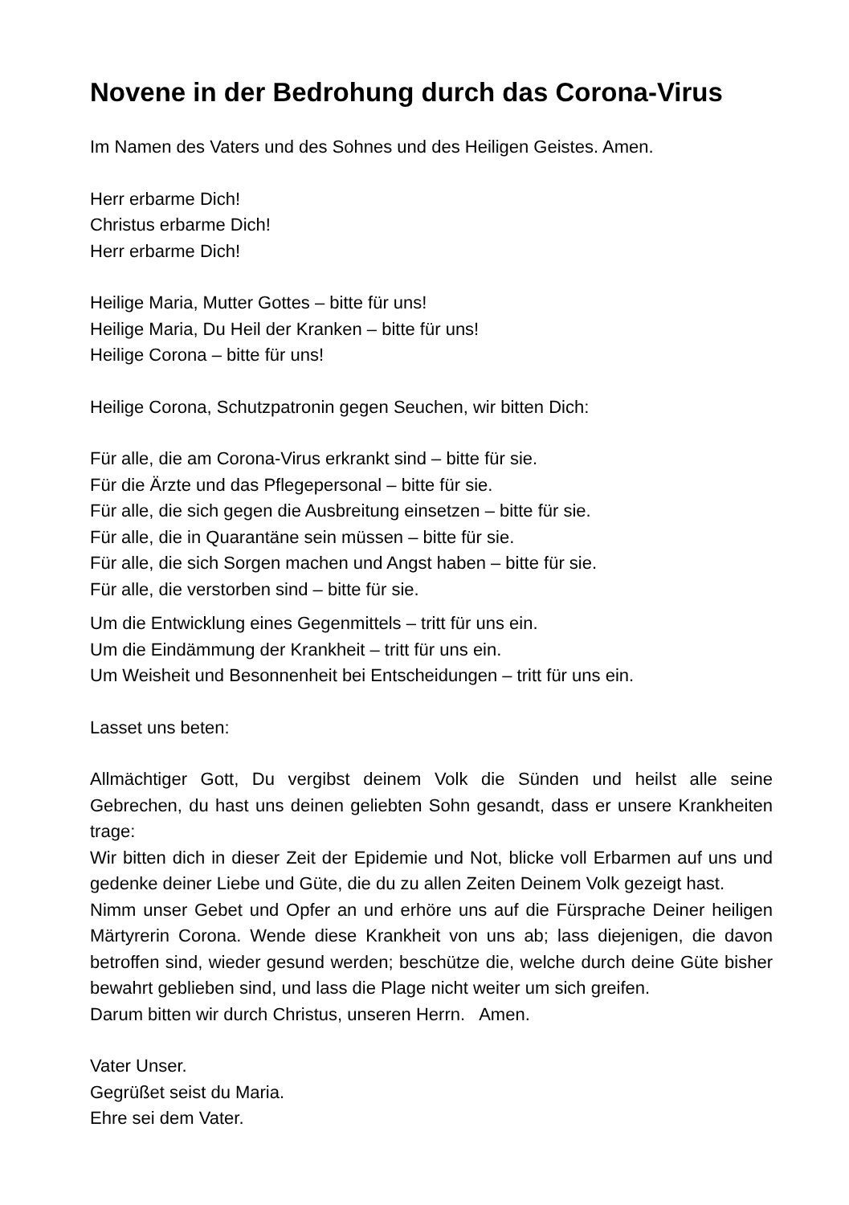Novene in der Bedrohung durch das Corona-Virus
Im Namen des Vaters und des Sohnes und des Heiligen Geistes. Amen.
Herr erbarme Dich!
Christus erbarme Dich!
Herr erbarme Dich!
Heilige Maria, Mutter Gottes – bitte für uns!
Heilige Maria, Du Heil der Kranken – bitte für uns!
Heilige Corona – bitte für uns!
Heilige Corona, Schutzpatronin gegen Seuchen, wir bitten Dich:
Für alle, die am Corona-Virus erkrankt sind – bitte für sie.
Für die Ärzte und das Pflegepersonal – bitte für sie.
Für alle, die sich gegen die Ausbreitung einsetzen – bitte für sie.
Für alle, die in Quarantäne sein müssen – bitte für sie.
Für alle, die sich Sorgen machen und Angst haben – bitte für sie.
Für alle, die verstorben sind – bitte für sie.
Um die Entwicklung eines Gegenmittels – tritt für uns ein.
Um die Eindämmung der Krankheit – tritt für uns ein.
Um Weisheit und Besonnenheit bei Entscheidungen – tritt für uns ein.
Lasset uns beten:
Allmächtiger Gott, Du vergibst deinem Volk die Sünden und heilst alle seine Gebrechen, du hast uns deinen geliebten Sohn gesandt, dass er unsere Krankheiten trage:
Wir bitten dich in dieser Zeit der Epidemie und Not, blicke voll Erbarmen auf uns und gedenke deiner Liebe und Güte, die du zu allen Zeiten Deinem Volk gezeigt hast.
Nimm unser Gebet und Opfer an und erhöre uns auf die Fürsprache Deiner heiligen Märtyrerin Corona. Wende diese Krankheit von uns ab; lass diejenigen, die davon betroffen sind, wieder gesund werden; beschütze die, welche durch deine Güte bisher bewahrt geblieben sind, und lass die Plage nicht weiter um sich greifen.
Darum bitten wir durch Christus, unseren Herrn. Amen.
Vater Unser.
Gegrüßet seist du Maria.
Ehre sei dem Vater.